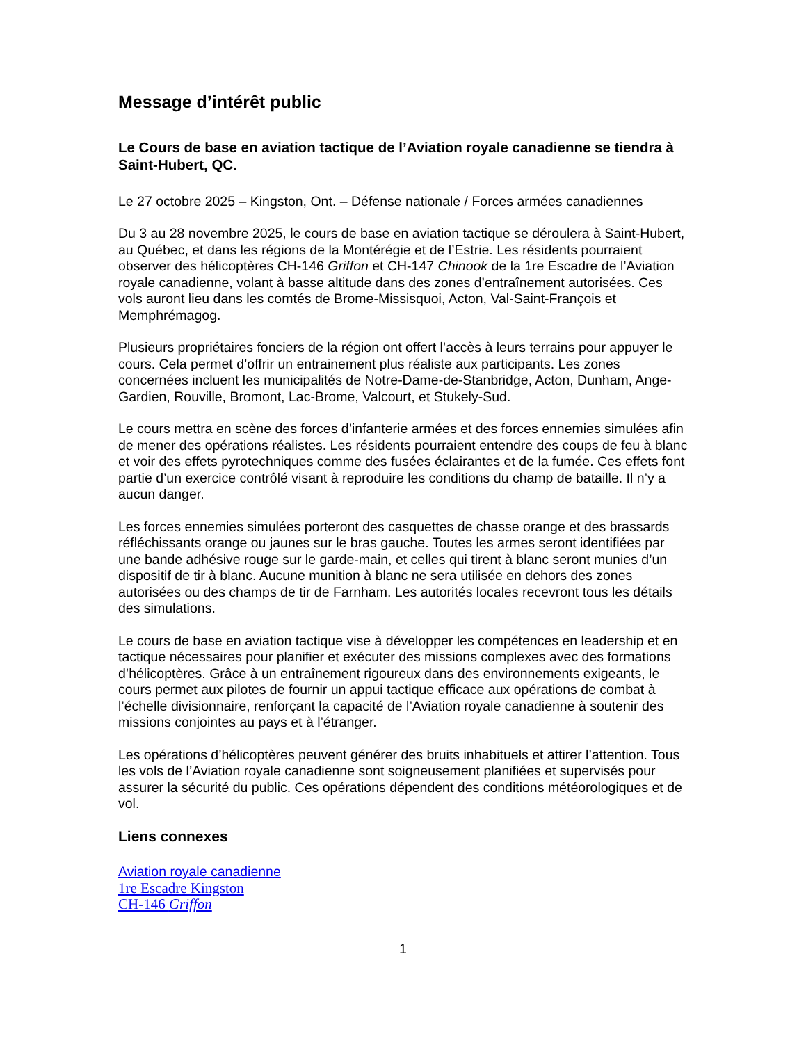Message d’intérêt public
Le Cours de base en aviation tactique de l’Aviation royale canadienne se tiendra à Saint-Hubert, QC.
Le 27 octobre 2025 – Kingston, Ont. – Défense nationale / Forces armées canadiennes
Du 3 au 28 novembre 2025, le cours de base en aviation tactique se déroulera à Saint-Hubert, au Québec, et dans les régions de la Montérégie et de l’Estrie. Les résidents pourraient observer des hélicoptères CH-146 Griffon et CH-147 Chinook de la 1re Escadre de l’Aviation royale canadienne, volant à basse altitude dans des zones d’entraînement autorisées. Ces vols auront lieu dans les comtés de Brome-Missisquoi, Acton, Val-Saint-François et Memphrémagog.
Plusieurs propriétaires fonciers de la région ont offert l’accès à leurs terrains pour appuyer le cours. Cela permet d’offrir un entrainement plus réaliste aux participants. Les zones concernées incluent les municipalités de Notre-Dame-de-Stanbridge, Acton, Dunham, Ange-Gardien, Rouville, Bromont, Lac-Brome, Valcourt, et Stukely-Sud.
Le cours mettra en scène des forces d’infanterie armées et des forces ennemies simulées afin de mener des opérations réalistes. Les résidents pourraient entendre des coups de feu à blanc et voir des effets pyrotechniques comme des fusées éclairantes et de la fumée. Ces effets font partie d’un exercice contrôlé visant à reproduire les conditions du champ de bataille. Il n’y a aucun danger.
Les forces ennemies simulées porteront des casquettes de chasse orange et des brassards réfléchissants orange ou jaunes sur le bras gauche. Toutes les armes seront identifiées par une bande adhésive rouge sur le garde-main, et celles qui tirent à blanc seront munies d’un dispositif de tir à blanc. Aucune munition à blanc ne sera utilisée en dehors des zones autorisées ou des champs de tir de Farnham. Les autorités locales recevront tous les détails des simulations.
Le cours de base en aviation tactique vise à développer les compétences en leadership et en tactique nécessaires pour planifier et exécuter des missions complexes avec des formations d’hélicoptères. Grâce à un entraînement rigoureux dans des environnements exigeants, le cours permet aux pilotes de fournir un appui tactique efficace aux opérations de combat à l’échelle divisionnaire, renforçant la capacité de l’Aviation royale canadienne à soutenir des missions conjointes au pays et à l’étranger.
Les opérations d’hélicoptères peuvent générer des bruits inhabituels et attirer l’attention. Tous les vols de l’Aviation royale canadienne sont soigneusement planifiées et supervisés pour assurer la sécurité du public. Ces opérations dépendent des conditions météorologiques et de vol.
Liens connexes
Aviation royale canadienne
1re Escadre Kingston
CH-146 Griffon
1